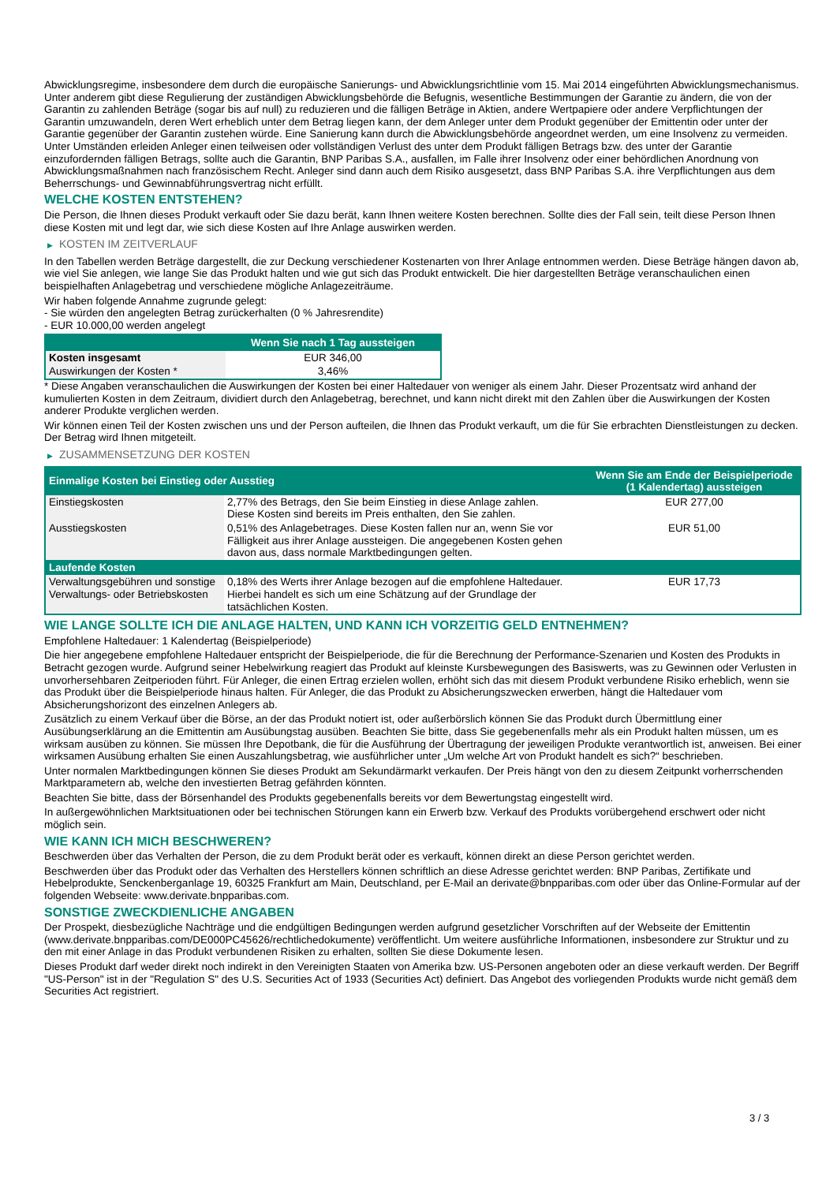Abwicklungsregime, insbesondere dem durch die europäische Sanierungs- und Abwicklungsrichtlinie vom 15. Mai 2014 eingeführten Abwicklungsmechanismus. Unter anderem gibt diese Regulierung der zuständigen Abwicklungsbehörde die Befugnis, wesentliche Bestimmungen der Garantie zu ändern, die von der Garantin zu zahlenden Beträge (sogar bis auf null) zu reduzieren und die fälligen Beträge in Aktien, andere Wertpapiere oder andere Verpflichtungen der Garantin umzuwandeln, deren Wert erheblich unter dem Betrag liegen kann, der dem Anleger unter dem Produkt gegenüber der Emittentin oder unter der Garantie gegenüber der Garantin zustehen würde. Eine Sanierung kann durch die Abwicklungsbehörde angeordnet werden, um eine Insolvenz zu vermeiden. Unter Umständen erleiden Anleger einen teilweisen oder vollständigen Verlust des unter dem Produkt fälligen Betrags bzw. des unter der Garantie einzufordernden fälligen Betrags, sollte auch die Garantin, BNP Paribas S.A., ausfallen, im Falle ihrer Insolvenz oder einer behördlichen Anordnung von Abwicklungsmaßnahmen nach französischem Recht. Anleger sind dann auch dem Risiko ausgesetzt, dass BNP Paribas S.A. ihre Verpflichtungen aus dem Beherrschungs- und Gewinnabführungsvertrag nicht erfüllt.
WELCHE KOSTEN ENTSTEHEN?
Die Person, die Ihnen dieses Produkt verkauft oder Sie dazu berät, kann Ihnen weitere Kosten berechnen. Sollte dies der Fall sein, teilt diese Person Ihnen diese Kosten mit und legt dar, wie sich diese Kosten auf Ihre Anlage auswirken werden.
▶ KOSTEN IM ZEITVERLAUF
In den Tabellen werden Beträge dargestellt, die zur Deckung verschiedener Kostenarten von Ihrer Anlage entnommen werden. Diese Beträge hängen davon ab, wie viel Sie anlegen, wie lange Sie das Produkt halten und wie gut sich das Produkt entwickelt. Die hier dargestellten Beträge veranschaulichen einen beispielhaften Anlagebetrag und verschiedene mögliche Anlagezeiträume.
Wir haben folgende Annahme zugrunde gelegt:
- Sie würden den angelegten Betrag zurückerhalten (0 % Jahresrendite)
- EUR 10.000,00 werden angelegt
| | Wenn Sie nach 1 Tag aussteigen |
| --- | --- |
| Kosten insgesamt | EUR 346,00 |
| Auswirkungen der Kosten * | 3,46% |
* Diese Angaben veranschaulichen die Auswirkungen der Kosten bei einer Haltedauer von weniger als einem Jahr. Dieser Prozentsatz wird anhand der kumulierten Kosten in dem Zeitraum, dividiert durch den Anlagebetrag, berechnet, und kann nicht direkt mit den Zahlen über die Auswirkungen der Kosten anderer Produkte verglichen werden.
Wir können einen Teil der Kosten zwischen uns und der Person aufteilen, die Ihnen das Produkt verkauft, um die für Sie erbrachten Dienstleistungen zu decken. Der Betrag wird Ihnen mitgeteilt.
▶ ZUSAMMENSETZUNG DER KOSTEN
| Einmalige Kosten bei Einstieg oder Ausstieg | | Wenn Sie am Ende der Beispielperiode (1 Kalendertag) aussteigen |
| --- | --- | --- |
| Einstiegskosten | 2,77% des Betrags, den Sie beim Einstieg in diese Anlage zahlen. Diese Kosten sind bereits im Preis enthalten, den Sie zahlen. | EUR 277,00 |
| Ausstiegskosten | 0,51% des Anlagebetrages. Diese Kosten fallen nur an, wenn Sie vor Fälligkeit aus ihrer Anlage aussteigen. Die angegebenen Kosten gehen davon aus, dass normale Marktbedingungen gelten. | EUR 51,00 |
| Laufende Kosten | | |
| Verwaltungsgebühren und sonstige Verwaltungs- oder Betriebskosten | 0,18% des Werts ihrer Anlage bezogen auf die empfohlene Haltedauer. Hierbei handelt es sich um eine Schätzung auf der Grundlage der tatsächlichen Kosten. | EUR 17,73 |
WIE LANGE SOLLTE ICH DIE ANLAGE HALTEN, UND KANN ICH VORZEITIG GELD ENTNEHMEN?
Empfohlene Haltedauer: 1 Kalendertag (Beispielperiode)
Die hier angegebene empfohlene Haltedauer entspricht der Beispielperiode, die für die Berechnung der Performance-Szenarien und Kosten des Produkts in Betracht gezogen wurde. Aufgrund seiner Hebelwirkung reagiert das Produkt auf kleinste Kursbewegungen des Basiswerts, was zu Gewinnen oder Verlusten in unvorhersehbaren Zeitperioden führt. Für Anleger, die einen Ertrag erzielen wollen, erhöht sich das mit diesem Produkt verbundene Risiko erheblich, wenn sie das Produkt über die Beispielperiode hinaus halten. Für Anleger, die das Produkt zu Absicherungszwecken erwerben, hängt die Haltedauer vom Absicherungshorizont des einzelnen Anlegers ab.
Zusätzlich zu einem Verkauf über die Börse, an der das Produkt notiert ist, oder außerbörslich können Sie das Produkt durch Übermittlung einer Ausübungserklärung an die Emittentin am Ausübungstag ausüben. Beachten Sie bitte, dass Sie gegebenenfalls mehr als ein Produkt halten müssen, um es wirksam ausüben zu können. Sie müssen Ihre Depotbank, die für die Ausführung der Übertragung der jeweiligen Produkte verantwortlich ist, anweisen. Bei einer wirksamen Ausübung erhalten Sie einen Auszahlungsbetrag, wie ausführlicher unter „Um welche Art von Produkt handelt es sich?“ beschrieben.
Unter normalen Marktbedingungen können Sie dieses Produkt am Sekundärmarkt verkaufen. Der Preis hängt von den zu diesem Zeitpunkt vorherrschenden Marktparametern ab, welche den investierten Betrag gefährden könnten.
Beachten Sie bitte, dass der Börsenhandel des Produkts gegebenenfalls bereits vor dem Bewertungstag eingestellt wird.
In außergewöhnlichen Marktsituationen oder bei technischen Störungen kann ein Erwerb bzw. Verkauf des Produkts vorübergehend erschwert oder nicht möglich sein.
WIE KANN ICH MICH BESCHWEREN?
Beschwerden über das Verhalten der Person, die zu dem Produkt berät oder es verkauft, können direkt an diese Person gerichtet werden.
Beschwerden über das Produkt oder das Verhalten des Herstellers können schriftlich an diese Adresse gerichtet werden: BNP Paribas, Zertifikate und Hebelprodukte, Senckenberganlage 19, 60325 Frankfurt am Main, Deutschland, per E-Mail an derivate@bnpparibas.com oder über das Online-Formular auf der folgenden Webseite: www.derivate.bnpparibas.com.
SONSTIGE ZWECKDIENLICHE ANGABEN
Der Prospekt, diesbezügliche Nachträge und die endgültigen Bedingungen werden aufgrund gesetzlicher Vorschriften auf der Webseite der Emittentin (www.derivate.bnpparibas.com/DE000PC45626/rechtlichedokumente) veröffentlicht. Um weitere ausführliche Informationen, insbesondere zur Struktur und zu den mit einer Anlage in das Produkt verbundenen Risiken zu erhalten, sollten Sie diese Dokumente lesen.
Dieses Produkt darf weder direkt noch indirekt in den Vereinigten Staaten von Amerika bzw. US-Personen angeboten oder an diese verkauft werden. Der Begriff "US-Person" ist in der "Regulation S" des U.S. Securities Act of 1933 (Securities Act) definiert. Das Angebot des vorliegenden Produkts wurde nicht gemäß dem Securities Act registriert.
3 / 3